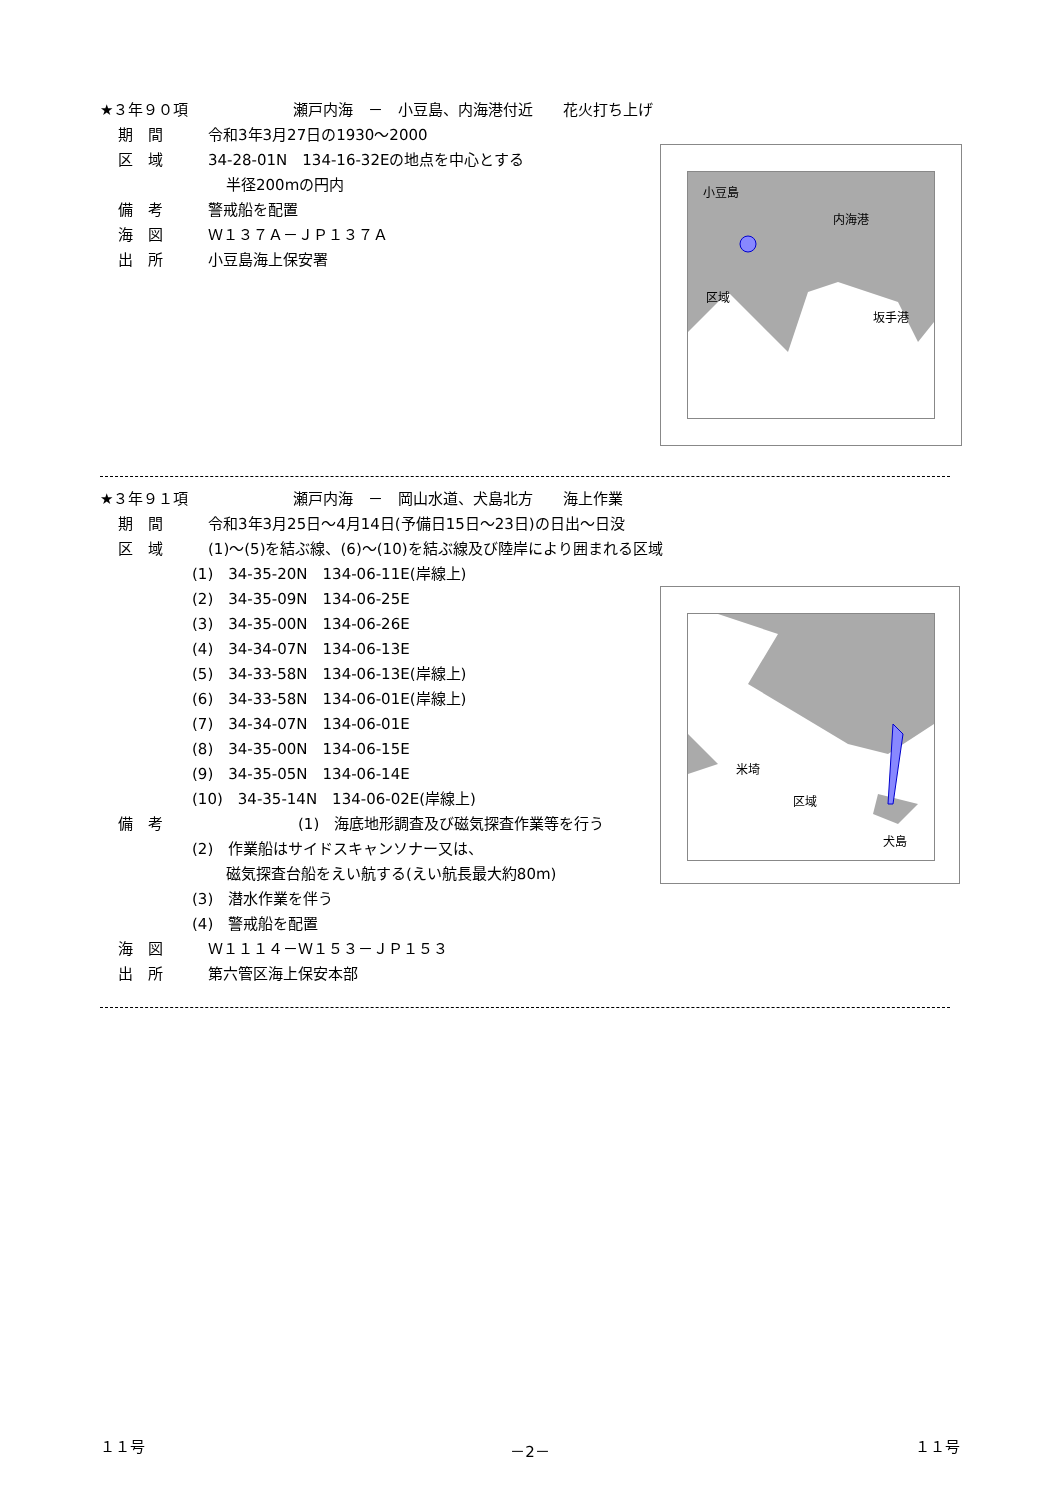★３年９０項　　　　　　　瀬戸内海　－　小豆島、内海港付近　　花火打ち上げ
期　間 令和3年3月27日の1930～2000
区　域 34-28-01N　134-16-32Eの地点を中心とする
半径200mの円内
備　考 警戒船を配置
海　図 Ｗ１３７Ａ－ＪＰ１３７Ａ
出　所 小豆島海上保安署
小豆島
内海港
区域
坂手港
★３年９１項　　　　　　　瀬戸内海　－　岡山水道、犬島北方　　海上作業
期　間 令和3年3月25日～4月14日(予備日15日～23日)の日出～日没
区　域 (1)～(5)を結ぶ線、(6)～(10)を結ぶ線及び陸岸により囲まれる区域
(1)　34-35-20N　134-06-11E(岸線上)
(2)　34-35-09N　134-06-25E
(3)　34-35-00N　134-06-26E
(4)　34-34-07N　134-06-13E
(5)　34-33-58N　134-06-13E(岸線上)
(6)　34-33-58N　134-06-01E(岸線上)
(7)　34-34-07N　134-06-01E
(8)　34-35-00N　134-06-15E
(9)　34-35-05N　134-06-14E
(10)　34-35-14N　134-06-02E(岸線上)
備　考 (1)　海底地形調査及び磁気探査作業等を行う
(2)　作業船はサイドスキャンソナー又は、
磁気探査台船をえい航する(えい航長最大約80m)
(3)　潜水作業を伴う
(4)　警戒船を配置
海　図 Ｗ１１１４－Ｗ１５３－ＪＰ１５３
出　所 第六管区海上保安本部
米埼
区域
犬島
１１号 －2－ １１号